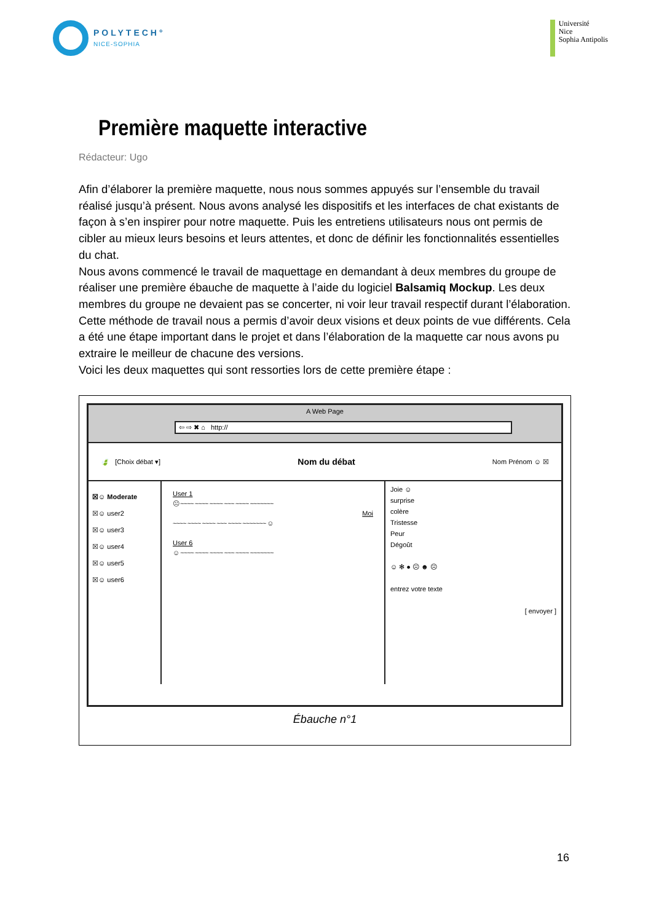POLYTECH°
NICE-SOPHIA
Université
Nice
Sophia Antipolis
Première maquette interactive
Rédacteur: Ugo
Afin d’élaborer la première maquette, nous nous sommes appuyés sur l’ensemble du travail réalisé jusqu’à présent. Nous avons analysé les dispositifs et les interfaces de chat existants de façon à s’en inspirer pour notre maquette. Puis les entretiens utilisateurs nous ont permis de cibler au mieux leurs besoins et leurs attentes, et donc de définir les fonctionnalités essentielles du chat.
Nous avons commencé le travail de maquettage en demandant à deux membres du groupe de réaliser une première ébauche de maquette à l’aide du logiciel Balsamiq Mockup. Les deux membres du groupe ne devaient pas se concerter, ni voir leur travail respectif durant l’élaboration. Cette méthode de travail nous a permis d’avoir deux visions et deux points de vue différents. Cela a été une étape important dans le projet et dans l’élaboration de la maquette car nous avons pu extraire le meilleur de chacune des versions.
Voici les deux maquettes qui sont ressorties lors de cette première étape :
A Web Page
⇦ ⇨ ✖ ⌂ http://
🍃 [Choix débat ▾] Nom du débat Nom Prénom ☺ ☒
☒☺ Moderate
☒☺ user2
☒☺ user3
☒☺ user4
☒☺ user5
☒☺ user6
User 1
☹ ~~~~ ~~~~ ~~~~ ~~~ ~~~~ ~~~~~~~
Moi
~~~~ ~~~~ ~~~~ ~~~ ~~~~ ~~~~~~~ ☺
User 6
☺ ~~~~ ~~~~ ~~~~ ~~~ ~~~~ ~~~~~~~
Joie ☺
surprise
colère
Tristesse
Peur
Dégoût
☺ ✻ ● ☹ ☻ ☹
entrez votre texte
[ envoyer ]
Ébauche n°1
16